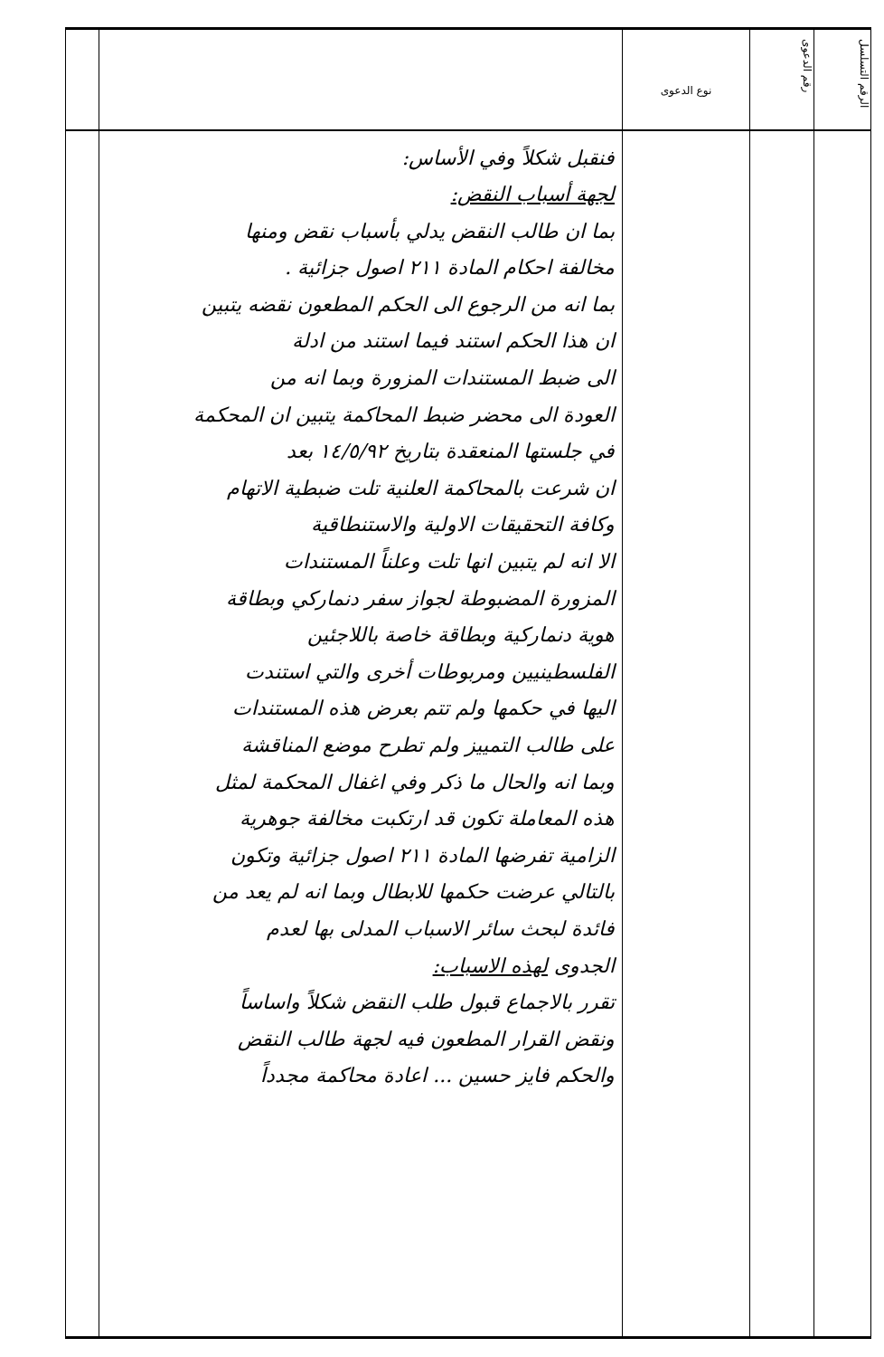| الرقم التسلسل | رقم الدعوى | نوع الدعوى | | |
| --- | --- | --- | --- | --- |
| | | | فنقبل شكلاً وفي الأساس: لجهة أسباب النقض: بما ان طالب النقض يدلي بأسباب نقض ومنها مخالفة احكام المادة ٢١١ اصول جزائية . بما انه من الرجوع الى الحكم المطعون نقضه يتبين ان هذا الحكم استند فيما استند من ادلة الى ضبط المستندات المزورة وبما انه من العودة الى محضر ضبط المحاكمة يتبين ان المحكمة في جلستها المنعقدة بتاريخ ١٤/٥/٩٢ بعد ان شرعت بالمحاكمة العلنية تلت ضبطية الاتهام وكافة التحقيقات الاولية والاستنطاقية الا انه لم يتبين انها تلت وعلناً المستندات المزورة المضبوطة لجواز سفر دنماركي وبطاقة هوية دنماركية وبطاقة خاصة باللاجئين الفلسطينيين ومربوطات أخرى والتي استندت اليها في حكمها ولم تتم بعرض هذه المستندات على طالب التمييز ولم تطرح موضع المناقشة وبما انه والحال ما ذكر وفي اغفال المحكمة لمثل هذه المعاملة تكون قد ارتكبت مخالفة جوهرية الزامية تفرضها المادة ٢١١ اصول جزائية وتكون بالتالي عرضت حكمها للابطال وبما انه لم يعد من فائدة لبحث سائر الاسباب المدلى بها لعدم الجدوى لهذه الاسباب: تقرر بالاجماع قبول طلب النقض شكلاً واساساً ونقض القرار المطعون فيه لجهة طالب النقض والحكم فايز حسين ... اعادة محاكمة مجدداً | |